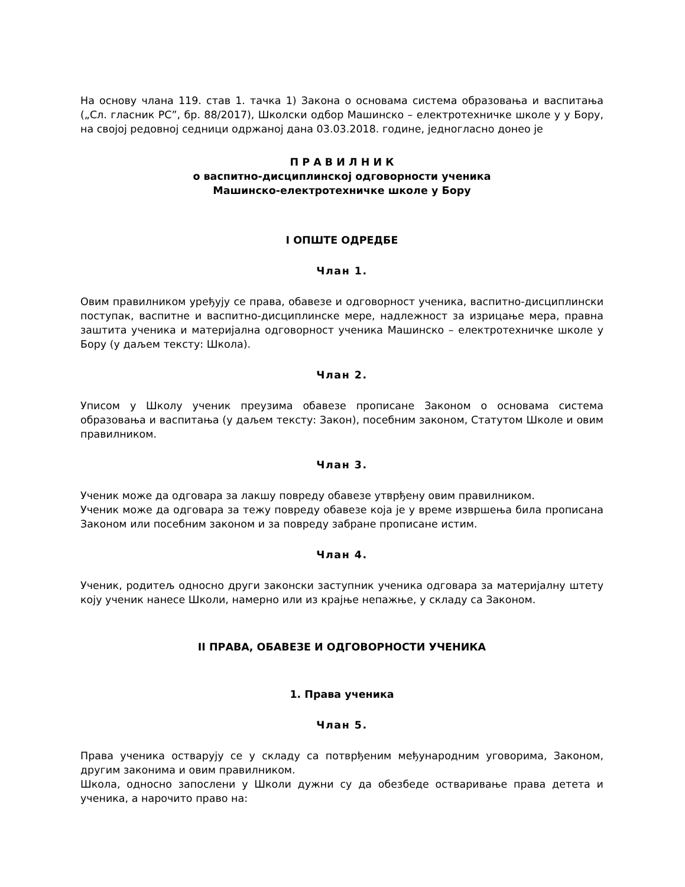На основу члана 119. став 1. тачка 1) Закона о основама система образовања и васпитања („Сл. гласник РС”, бр. 88/2017), Школски одбор Машинско – електротехничке школе у у Бору, на својој редовној седници одржаној дана 03.03.2018. године, једногласно донео је
П Р А В И Л Н И К
о васпитно-дисциплинској одговорности ученика
Машинско-електротехничке школе у Бору
I ОПШТЕ ОДРЕДБЕ
Члан 1.
Овим правилником уређују се права, обавезе и одговорност ученика, васпитно-дисциплински поступак, васпитне и васпитно-дисциплинске мере, надлежност за изрицање мера, правна заштита ученика и материјална одговорност ученика Машинско – електротехничке школе у Бору (у даљем тексту: Школа).
Члан 2.
Уписом у Школу ученик преузима обавезе прописане Законом о основама система образовања и васпитања (у даљем тексту: Закон), посебним законом, Статутом Школе и овим правилником.
Члан 3.
Ученик може да одговара за лакшу повреду обавезе утврђену овим правилником.
Ученик може да одговара за тежу повреду обавезе која је у време извршења била прописана Законом или посебним законом и за повреду забране прописане истим.
Члан 4.
Ученик, родитељ односно други законски заступник ученика одговара за материјалну штету коју ученик нанесе Школи, намерно или из крајње непажње, у складу са Законом.
II ПРАВА, ОБАВЕЗЕ И ОДГОВОРНОСТИ УЧЕНИКА
1. Права ученика
Члан 5.
Права ученика остварују се у складу са потврђеним међународним уговорима, Законом, другим законима и овим правилником.
Школа, односно запослени у Школи дужни су да обезбеде остваривање права детета и ученика, а нарочито право на: